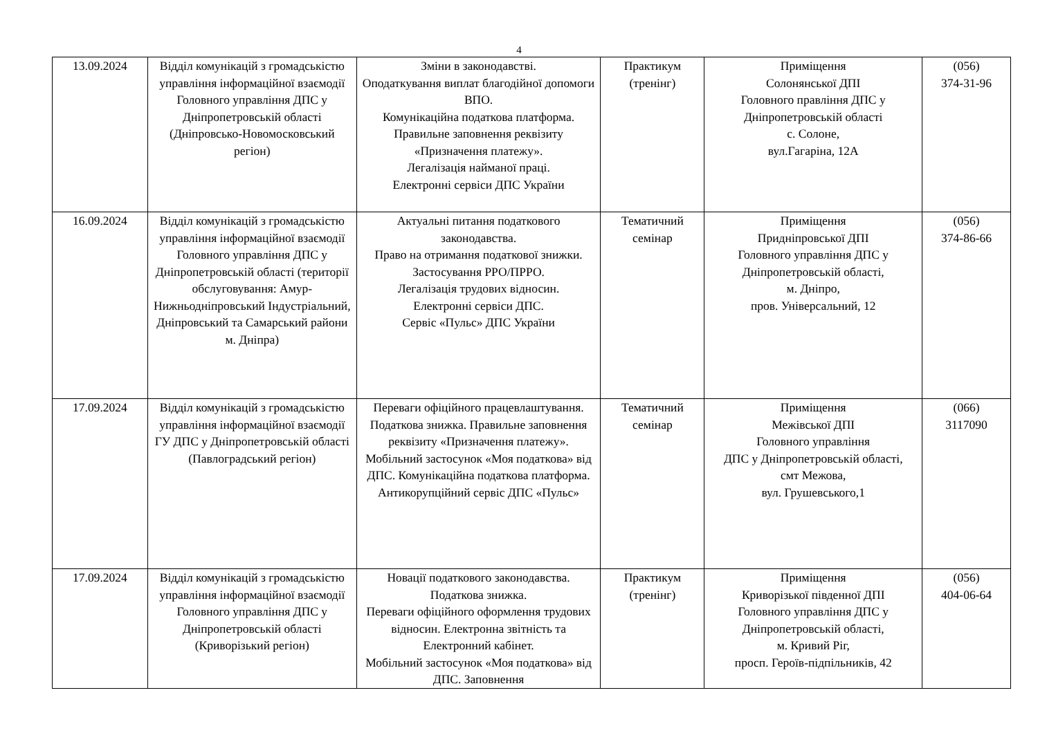4
| 13.09.2024 | Відділ комунікацій з громадськістю управління інформаційної взаємодії Головного управління ДПС у Дніпропетровській області (Дніпровсько-Новомосковський регіон) | Зміни в законодавстві. Оподаткування виплат благодійної допомоги ВПО. Комунікаційна податкова платформа. Правильне заповнення реквізиту «Призначення платежу». Легалізація найманої праці. Електронні сервіси ДПС України | Практикум (тренінг) | Приміщення Солонянської ДПІ Головного правління ДПС у Дніпропетровській області с. Солоне, вул.Гагаріна, 12А | (056) 374-31-96 |
| 16.09.2024 | Відділ комунікацій з громадськістю управління інформаційної взаємодії Головного управління ДПС у Дніпропетровській області (території обслуговування: Амур-Нижньодніпровський Індустріальний, Дніпровський та Самарський райони м. Дніпра) | Актуальні питання податкового законодавства. Право на отримання податкової знижки. Застосування РРО/ПРРО. Легалізація трудових відносин. Електронні сервіси ДПС. Сервіс «Пульс» ДПС України | Тематичний семінар | Приміщення Придніпровської ДПІ Головного управління ДПС у Дніпропетровській області, м. Дніпро, пров. Універсальний, 12 | (056) 374-86-66 |
| 17.09.2024 | Відділ комунікацій з громадськістю управління інформаційної взаємодії ГУ ДПС у Дніпропетровській області (Павлоградський регіон) | Переваги офіційного працевлаштування. Податкова знижка. Правильне заповнення реквізиту «Призначення платежу». Мобільний застосунок «Моя податкова» від ДПС. Комунікаційна податкова платформа. Антикорупційний сервіс ДПС «Пульс» | Тематичний семінар | Приміщення Межівської ДПІ Головного управління ДПС у Дніпропетровській області, смт Межова, вул. Грушевського,1 | (066) 3117090 |
| 17.09.2024 | Відділ комунікацій з громадськістю управління інформаційної взаємодії Головного управління ДПС у Дніпропетровській області (Криворізький регіон) | Новації податкового законодавства. Податкова знижка. Переваги офіційного оформлення трудових відносин. Електронна звітність та Електронний кабінет. Мобільний застосунок «Моя податкова» від ДПС. Заповнення | Практикум (тренінг) | Приміщення Криворізької південної ДПІ Головного управління ДПС у Дніпропетровській області, м. Кривий Ріг, просп. Героїв-підпільників, 42 | (056) 404-06-64 |